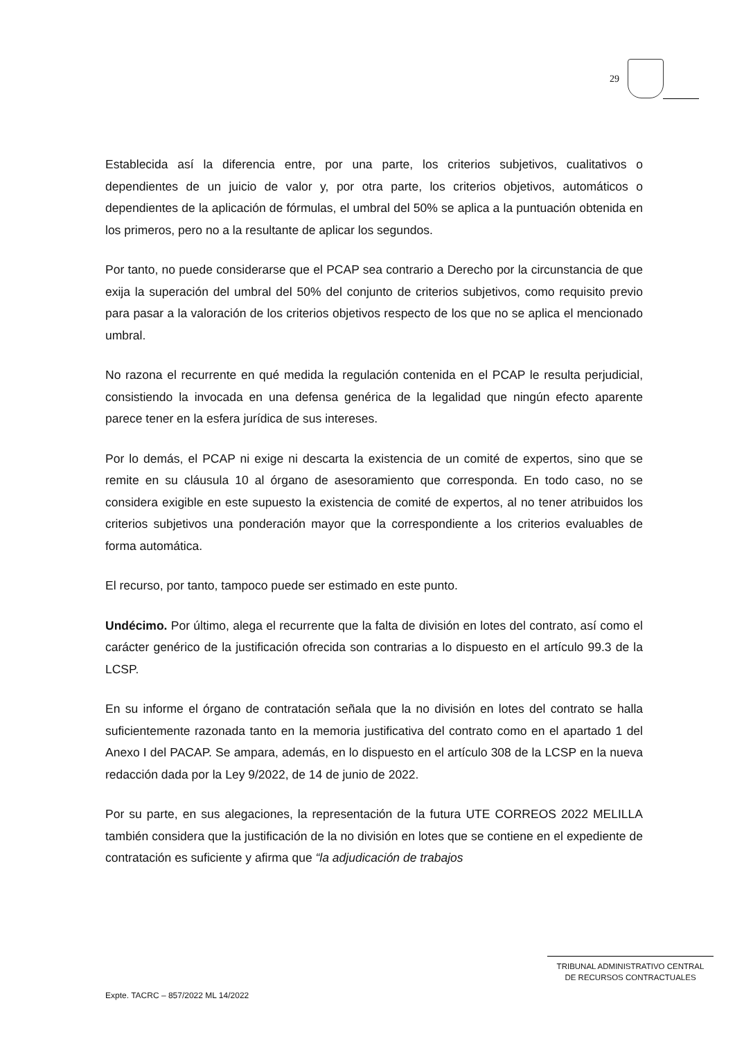29
Establecida así la diferencia entre, por una parte, los criterios subjetivos, cualitativos o dependientes de un juicio de valor y, por otra parte, los criterios objetivos, automáticos o dependientes de la aplicación de fórmulas, el umbral del 50% se aplica a la puntuación obtenida en los primeros, pero no a la resultante de aplicar los segundos.
Por tanto, no puede considerarse que el PCAP sea contrario a Derecho por la circunstancia de que exija la superación del umbral del 50% del conjunto de criterios subjetivos, como requisito previo para pasar a la valoración de los criterios objetivos respecto de los que no se aplica el mencionado umbral.
No razona el recurrente en qué medida la regulación contenida en el PCAP le resulta perjudicial, consistiendo la invocada en una defensa genérica de la legalidad que ningún efecto aparente parece tener en la esfera jurídica de sus intereses.
Por lo demás, el PCAP ni exige ni descarta la existencia de un comité de expertos, sino que se remite en su cláusula 10 al órgano de asesoramiento que corresponda. En todo caso, no se considera exigible en este supuesto la existencia de comité de expertos, al no tener atribuidos los criterios subjetivos una ponderación mayor que la correspondiente a los criterios evaluables de forma automática.
El recurso, por tanto, tampoco puede ser estimado en este punto.
Undécimo. Por último, alega el recurrente que la falta de división en lotes del contrato, así como el carácter genérico de la justificación ofrecida son contrarias a lo dispuesto en el artículo 99.3 de la LCSP.
En su informe el órgano de contratación señala que la no división en lotes del contrato se halla suficientemente razonada tanto en la memoria justificativa del contrato como en el apartado 1 del Anexo I del PACAP. Se ampara, además, en lo dispuesto en el artículo 308 de la LCSP en la nueva redacción dada por la Ley 9/2022, de 14 de junio de 2022.
Por su parte, en sus alegaciones, la representación de la futura UTE CORREOS 2022 MELILLA también considera que la justificación de la no división en lotes que se contiene en el expediente de contratación es suficiente y afirma que “la adjudicación de trabajos
TRIBUNAL ADMINISTRATIVO CENTRAL
DE RECURSOS CONTRACTUALES
Expte. TACRC – 857/2022 ML 14/2022